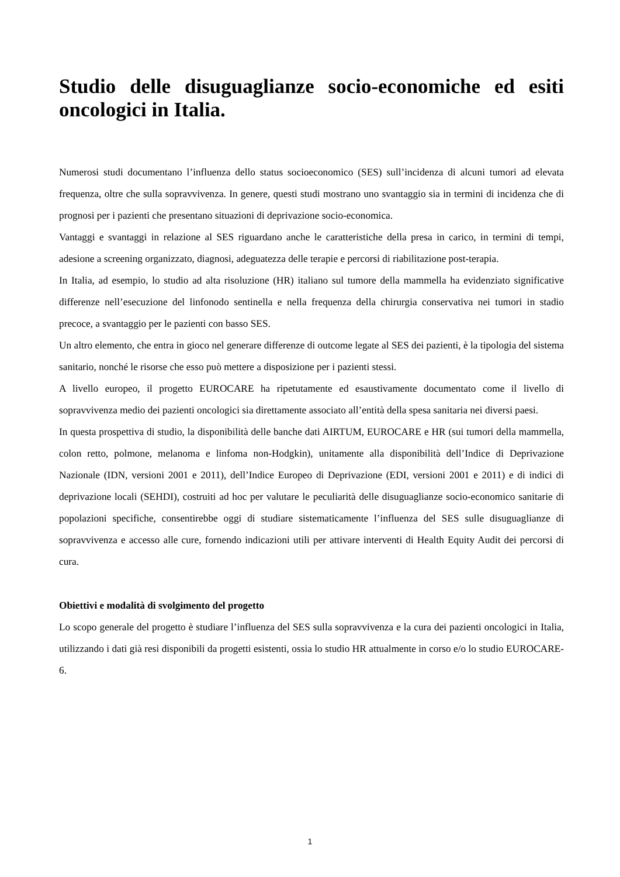Studio delle disuguaglianze socio-economiche ed esiti oncologici in Italia.
Numerosi studi documentano l’influenza dello status socioeconomico (SES) sull’incidenza di alcuni tumori ad elevata frequenza, oltre che sulla sopravvivenza. In genere, questi studi mostrano uno svantaggio sia in termini di incidenza che di prognosi per i pazienti che presentano situazioni di deprivazione socio-economica.
Vantaggi e svantaggi in relazione al SES riguardano anche le caratteristiche della presa in carico, in termini di tempi, adesione a screening organizzato, diagnosi, adeguatezza delle terapie e percorsi di riabilitazione post-terapia.
In Italia, ad esempio, lo studio ad alta risoluzione (HR) italiano sul tumore della mammella ha evidenziato significative differenze nell’esecuzione del linfonodo sentinella e nella frequenza della chirurgia conservativa nei tumori in stadio precoce, a svantaggio per le pazienti con basso SES.
Un altro elemento, che entra in gioco nel generare differenze di outcome legate al SES dei pazienti, è la tipologia del sistema sanitario, nonché le risorse che esso può mettere a disposizione per i pazienti stessi.
A livello europeo, il progetto EUROCARE ha ripetutamente ed esaustivamente documentato come il livello di sopravvivenza medio dei pazienti oncologici sia direttamente associato all’entità della spesa sanitaria nei diversi paesi.
In questa prospettiva di studio, la disponibilità delle banche dati AIRTUM, EUROCARE e HR (sui tumori della mammella, colon retto, polmone, melanoma e linfoma non-Hodgkin), unitamente alla disponibilità dell’Indice di Deprivazione Nazionale (IDN, versioni 2001 e 2011), dell’Indice Europeo di Deprivazione (EDI, versioni 2001 e 2011) e di indici di deprivazione locali (SEHDI), costruiti ad hoc per valutare le peculiarità delle disuguaglianze socio-economico sanitarie di popolazioni specifiche, consentirebbe oggi di studiare sistematicamente l’influenza del SES sulle disuguaglianze di sopravvivenza e accesso alle cure, fornendo indicazioni utili per attivare interventi di Health Equity Audit dei percorsi di cura.
Obiettivi e modalità di svolgimento del progetto
Lo scopo generale del progetto è studiare l’influenza del SES sulla sopravvivenza e la cura dei pazienti oncologici in Italia, utilizzando i dati già resi disponibili da progetti esistenti, ossia lo studio HR attualmente in corso e/o lo studio EUROCARE-6.
1